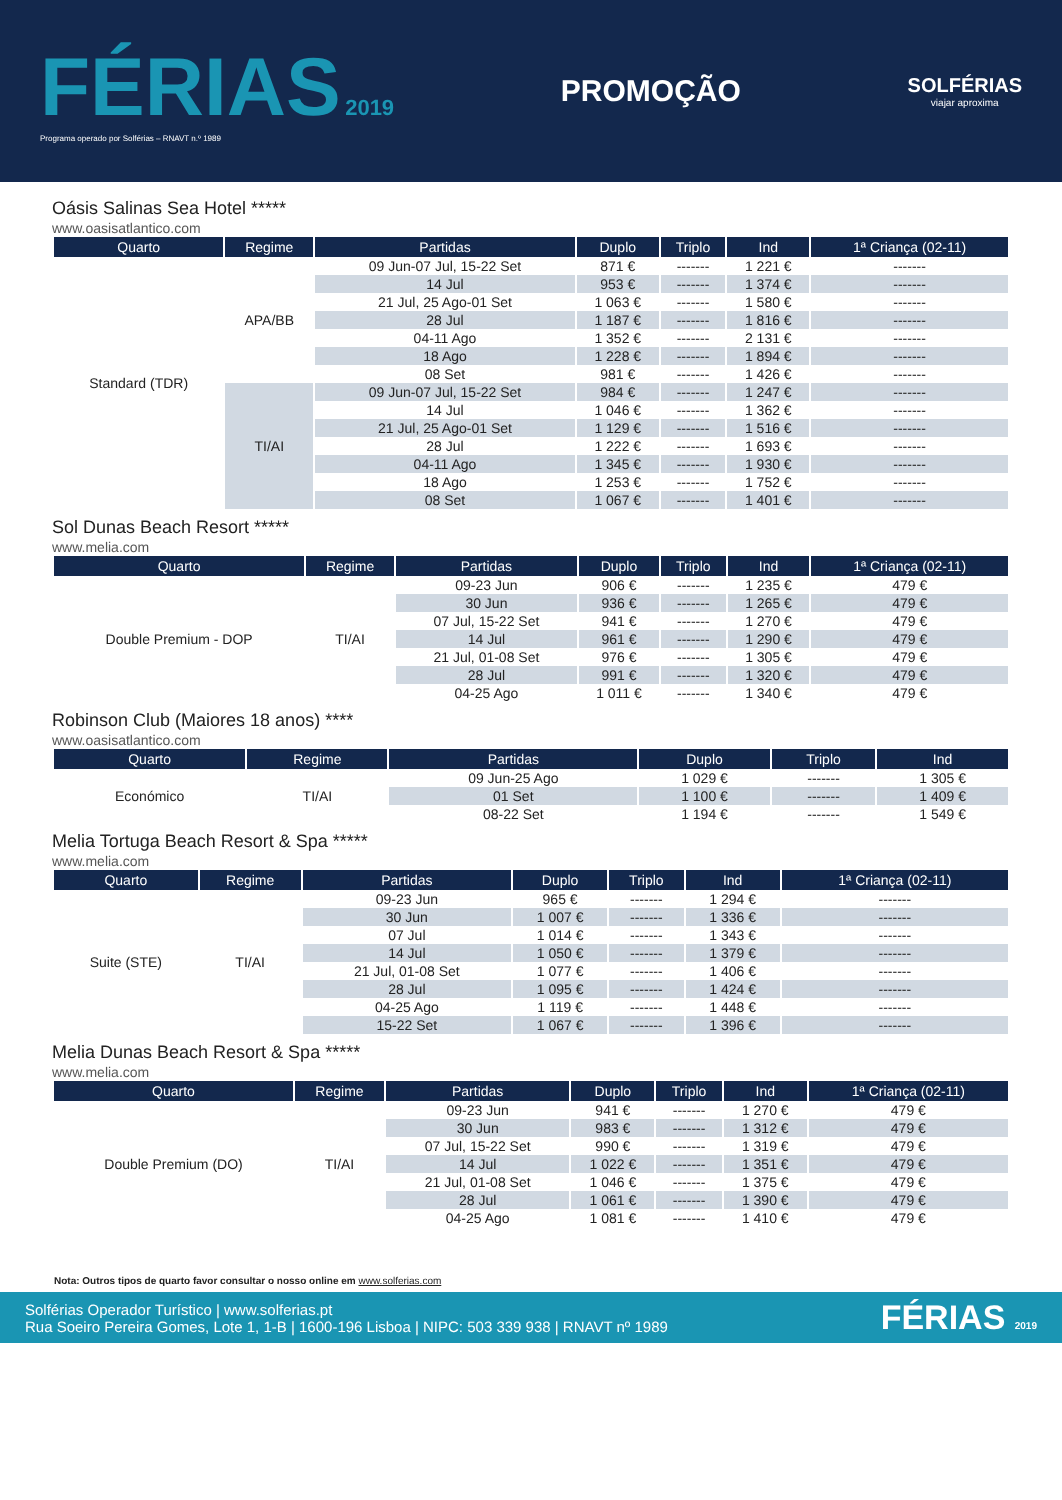FÉRIAS 2019
Programa operado por Solférias – RNAVT n.º 1989
PROMOÇÃO
SOLFÉRIAS
viajar aproxima
Oásis Salinas Sea Hotel *****
www.oasisatlantico.com
| Quarto | Regime | Partidas | Duplo | Triplo | Ind | 1ª Criança (02-11) |
| --- | --- | --- | --- | --- | --- | --- |
| Standard (TDR) | APA/BB | 09 Jun-07 Jul, 15-22 Set | 871 € | ------- | 1 221 € | ------- |
| | | 14 Jul | 953 € | ------- | 1 374 € | ------- |
| | | 21 Jul, 25 Ago-01 Set | 1 063 € | ------- | 1 580 € | ------- |
| | | 28 Jul | 1 187 € | ------- | 1 816 € | ------- |
| | | 04-11 Ago | 1 352 € | ------- | 2 131 € | ------- |
| | | 18 Ago | 1 228 € | ------- | 1 894 € | ------- |
| | | 08 Set | 981 € | ------- | 1 426 € | ------- |
| | TI/AI | 09 Jun-07 Jul, 15-22 Set | 984 € | ------- | 1 247 € | ------- |
| | | 14 Jul | 1 046 € | ------- | 1 362 € | ------- |
| | | 21 Jul, 25 Ago-01 Set | 1 129 € | ------- | 1 516 € | ------- |
| | | 28 Jul | 1 222 € | ------- | 1 693 € | ------- |
| | | 04-11 Ago | 1 345 € | ------- | 1 930 € | ------- |
| | | 18 Ago | 1 253 € | ------- | 1 752 € | ------- |
| | | 08 Set | 1 067 € | ------- | 1 401 € | ------- |
Sol Dunas Beach Resort *****
www.melia.com
| Quarto | Regime | Partidas | Duplo | Triplo | Ind | 1ª Criança (02-11) |
| --- | --- | --- | --- | --- | --- | --- |
| Double Premium - DOP | TI/AI | 09-23 Jun | 906 € | ------- | 1 235 € | 479 € |
| | | 30 Jun | 936 € | ------- | 1 265 € | 479 € |
| | | 07 Jul, 15-22 Set | 941 € | ------- | 1 270 € | 479 € |
| | | 14 Jul | 961 € | ------- | 1 290 € | 479 € |
| | | 21 Jul, 01-08 Set | 976 € | ------- | 1 305 € | 479 € |
| | | 28 Jul | 991 € | ------- | 1 320 € | 479 € |
| | | 04-25 Ago | 1 011 € | ------- | 1 340 € | 479 € |
Robinson Club (Maiores 18 anos) ****
www.oasisatlantico.com
| Quarto | Regime | Partidas | Duplo | Triplo | Ind |
| --- | --- | --- | --- | --- | --- |
| Económico | TI/AI | 09 Jun-25 Ago | 1 029 € | ------- | 1 305 € |
| | | 01 Set | 1 100 € | ------- | 1 409 € |
| | | 08-22 Set | 1 194 € | ------- | 1 549 € |
Melia Tortuga Beach Resort & Spa *****
www.melia.com
| Quarto | Regime | Partidas | Duplo | Triplo | Ind | 1ª Criança (02-11) |
| --- | --- | --- | --- | --- | --- | --- |
| Suite (STE) | TI/AI | 09-23 Jun | 965 € | ------- | 1 294 € | ------- |
| | | 30 Jun | 1 007 € | ------- | 1 336 € | ------- |
| | | 07 Jul | 1 014 € | ------- | 1 343 € | ------- |
| | | 14 Jul | 1 050 € | ------- | 1 379 € | ------- |
| | | 21 Jul, 01-08 Set | 1 077 € | ------- | 1 406 € | ------- |
| | | 28 Jul | 1 095 € | ------- | 1 424 € | ------- |
| | | 04-25 Ago | 1 119 € | ------- | 1 448 € | ------- |
| | | 15-22 Set | 1 067 € | ------- | 1 396 € | ------- |
Melia Dunas Beach Resort & Spa *****
www.melia.com
| Quarto | Regime | Partidas | Duplo | Triplo | Ind | 1ª Criança (02-11) |
| --- | --- | --- | --- | --- | --- | --- |
| Double Premium (DO) | TI/AI | 09-23 Jun | 941 € | ------- | 1 270 € | 479 € |
| | | 30 Jun | 983 € | ------- | 1 312 € | 479 € |
| | | 07 Jul, 15-22 Set | 990 € | ------- | 1 319 € | 479 € |
| | | 14 Jul | 1 022 € | ------- | 1 351 € | 479 € |
| | | 21 Jul, 01-08 Set | 1 046 € | ------- | 1 375 € | 479 € |
| | | 28 Jul | 1 061 € | ------- | 1 390 € | 479 € |
| | | 04-25 Ago | 1 081 € | ------- | 1 410 € | 479 € |
Nota: Outros tipos de quarto favor consultar o nosso online em www.solferias.com
Solférias Operador Turístico | www.solferias.pt
Rua Soeiro Pereira Gomes, Lote 1, 1-B | 1600-196 Lisboa | NIPC: 503 339 938 | RNAVT nº 1989
FÉRIAS 2019